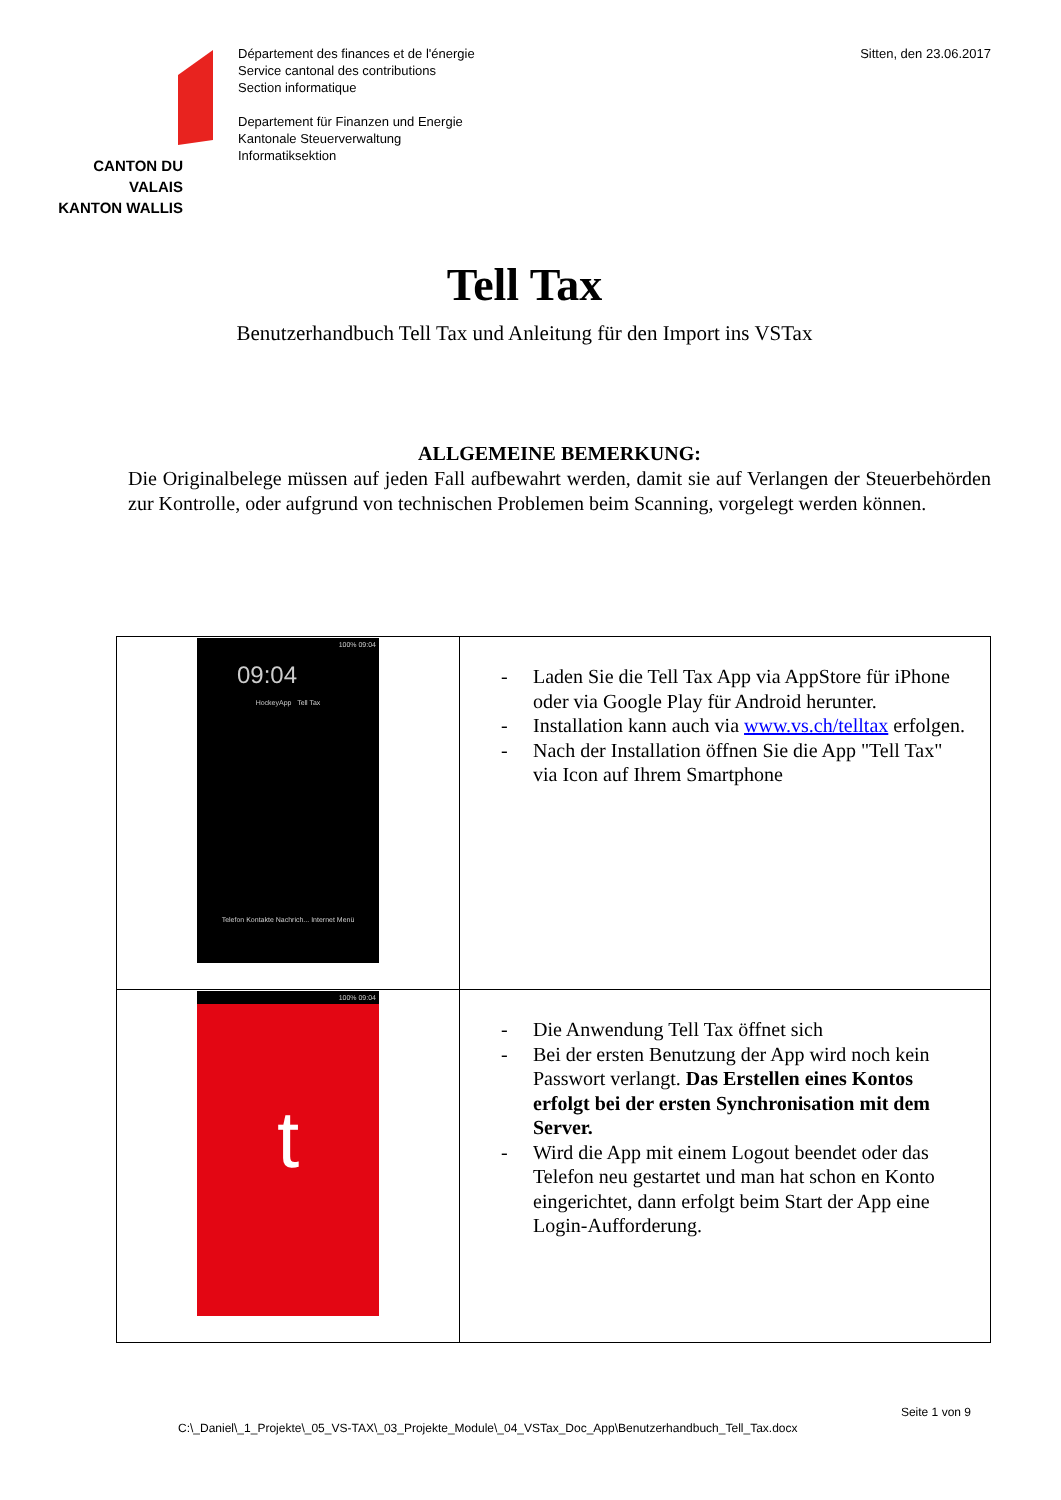CANTON DU VALAIS
KANTON WALLIS
Département des finances et de l'énergie
Service cantonal des contributions
Section informatique
Departement für Finanzen und Energie
Kantonale Steuerverwaltung
Informatiksektion
Sitten, den 23.06.2017
Tell Tax
Benutzerhandbuch Tell Tax und Anleitung für den Import ins VSTax
ALLGEMEINE BEMERKUNG:
Die Originalbelege müssen auf jeden Fall aufbewahrt werden, damit sie auf Verlangen der Steuerbehörden zur Kontrolle, oder aufgrund von technischen Problemen beim Scanning, vorgelegt werden können.
| 100% 09:04 09:04 HockeyApp Tell Tax Telefon Kontakte Nachrich... Internet Menü | - Laden Sie die Tell Tax App via AppStore für iPhone oder via Google Play für Android herunter. - Installation kann auch via www.vs.ch/telltax erfolgen. - Nach der Installation öffnen Sie die App "Tell Tax" via Icon auf Ihrem Smartphone |
| 100% 09:04 t | - Die Anwendung Tell Tax öffnet sich - Bei der ersten Benutzung der App wird noch kein Passwort verlangt. Das Erstellen eines Kontos erfolgt bei der ersten Synchronisation mit dem Server. - Wird die App mit einem Logout beendet oder das Telefon neu gestartet und man hat schon en Konto eingerichtet, dann erfolgt beim Start der App eine Login-Aufforderung. |
C:\_Daniel\_1_Projekte\_05_VS-TAX\_03_Projekte_Module\_04_VSTax_Doc_App\Benutzerhandbuch_Tell_Tax.docx Seite 1 von 9